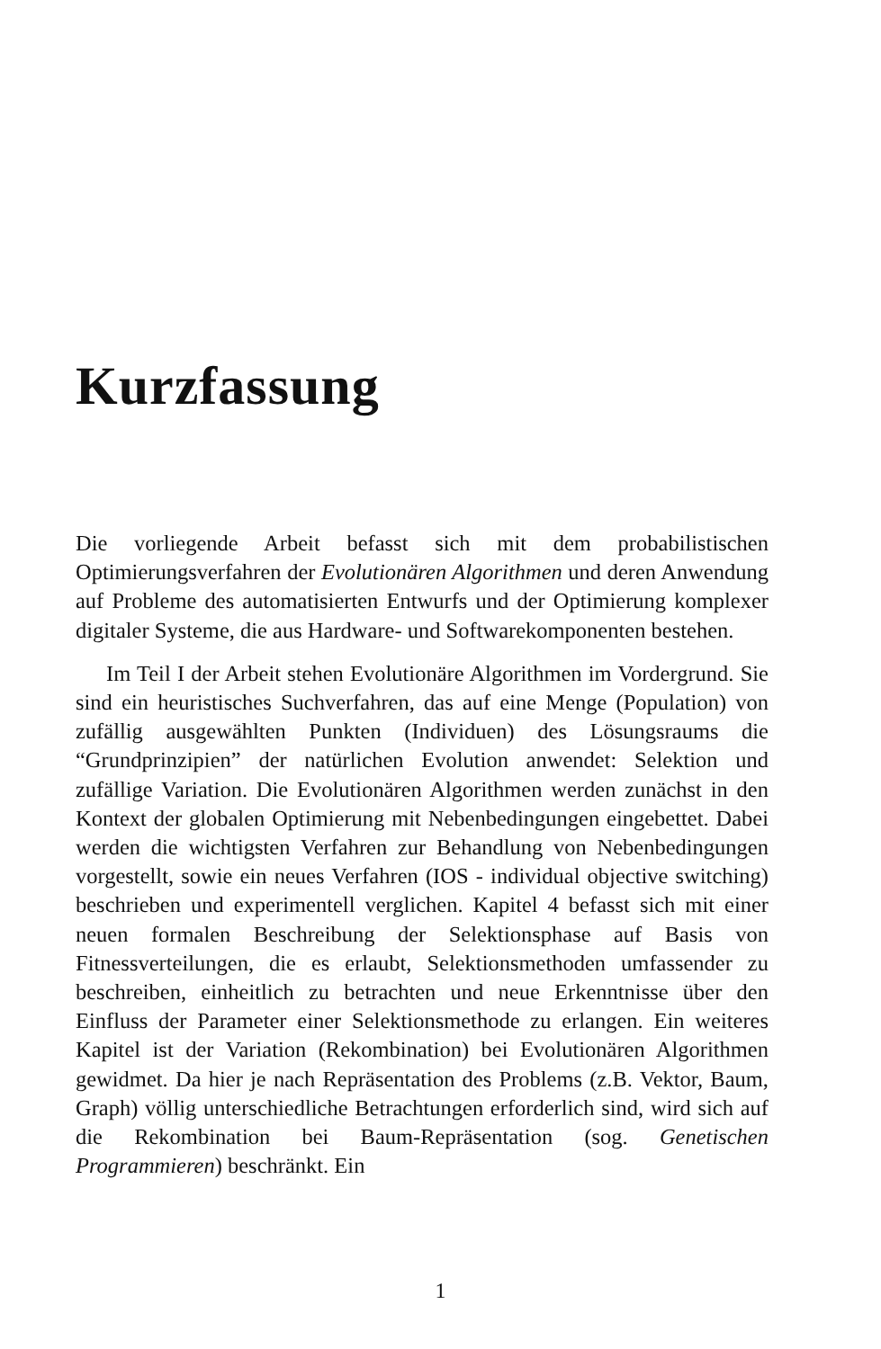Kurzfassung
Die vorliegende Arbeit befasst sich mit dem probabilistischen Optimierungsverfahren der Evolutionären Algorithmen und deren Anwendung auf Probleme des automatisierten Entwurfs und der Optimierung komplexer digitaler Systeme, die aus Hardware- und Softwarekomponenten bestehen.
Im Teil I der Arbeit stehen Evolutionäre Algorithmen im Vordergrund. Sie sind ein heuristisches Suchverfahren, das auf eine Menge (Population) von zufällig ausgewählten Punkten (Individuen) des Lösungsraums die “Grundprinzipien” der natürlichen Evolution anwendet: Selektion und zufällige Variation. Die Evolutionären Algorithmen werden zunächst in den Kontext der globalen Optimierung mit Nebenbedingungen eingebettet. Dabei werden die wichtigsten Verfahren zur Behandlung von Nebenbedingungen vorgestellt, sowie ein neues Verfahren (IOS - individual objective switching) beschrieben und experimentell verglichen. Kapitel 4 befasst sich mit einer neuen formalen Beschreibung der Selektionsphase auf Basis von Fitnessverteilungen, die es erlaubt, Selektionsmethoden umfassender zu beschreiben, einheitlich zu betrachten und neue Erkenntnisse über den Einfluss der Parameter einer Selektionsmethode zu erlangen. Ein weiteres Kapitel ist der Variation (Rekombination) bei Evolutionären Algorithmen gewidmet. Da hier je nach Repräsentation des Problems (z.B. Vektor, Baum, Graph) völlig unterschiedliche Betrachtungen erforderlich sind, wird sich auf die Rekombination bei Baum-Repräsentation (sog. Genetischen Programmieren) beschränkt. Ein
1